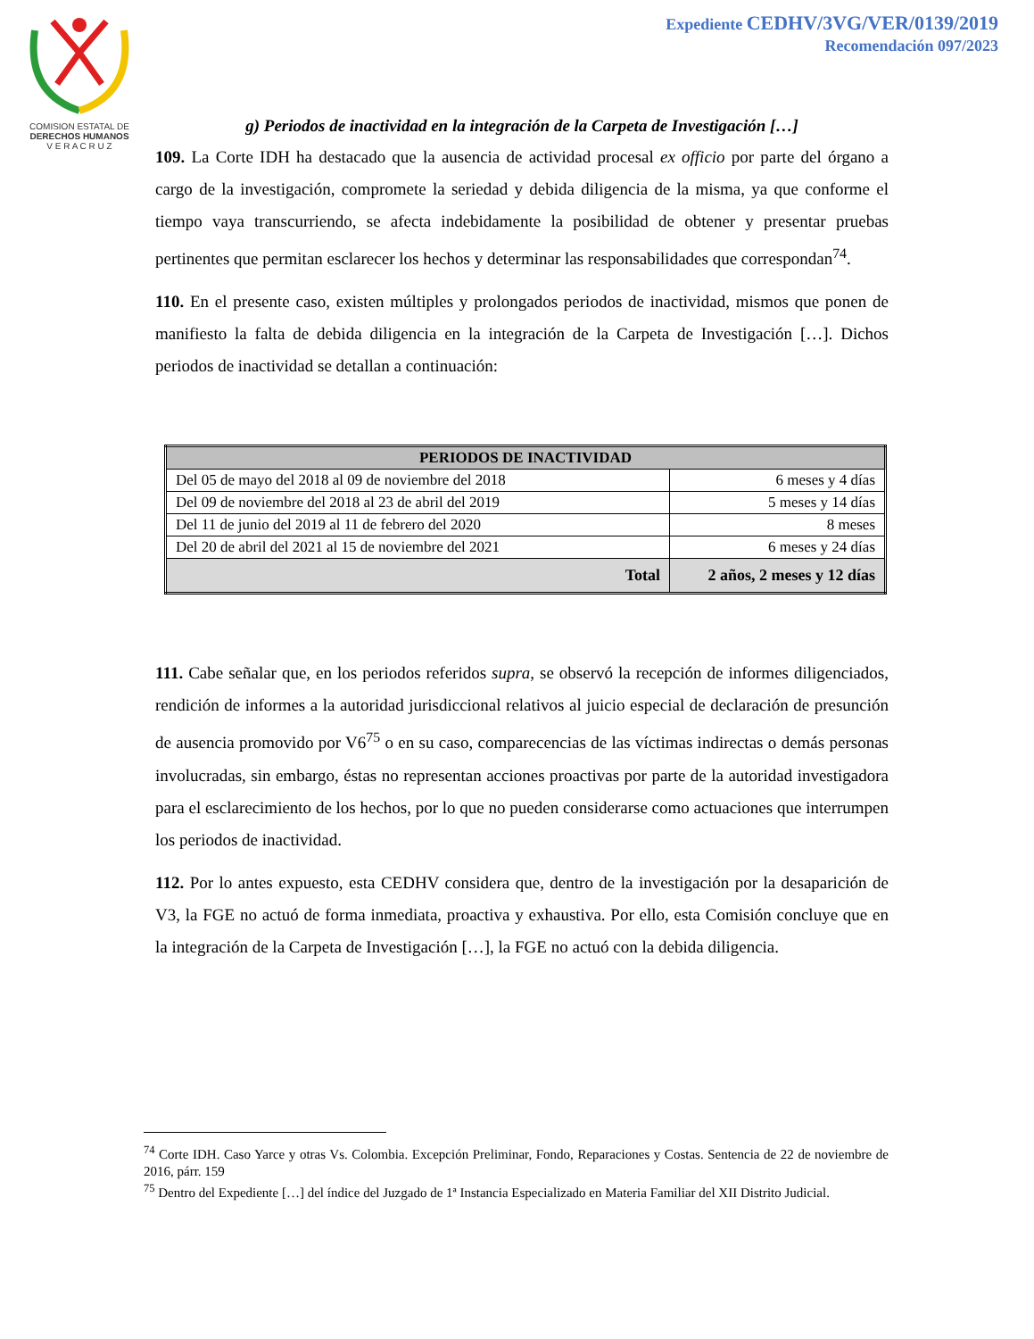COMISION ESTATAL DE
DERECHOS HUMANOS
V E R A C R U Z
Expediente CEDHV/3VG/VER/0139/2019
Recomendación 097/2023
g) Periodos de inactividad en la integración de la Carpeta de Investigación […]
109. La Corte IDH ha destacado que la ausencia de actividad procesal ex officio por parte del órgano a cargo de la investigación, compromete la seriedad y debida diligencia de la misma, ya que conforme el tiempo vaya transcurriendo, se afecta indebidamente la posibilidad de obtener y presentar pruebas pertinentes que permitan esclarecer los hechos y determinar las responsabilidades que correspondan<sup>74</sup>.
110. En el presente caso, existen múltiples y prolongados periodos de inactividad, mismos que ponen de manifiesto la falta de debida diligencia en la integración de la Carpeta de Investigación […]. Dichos periodos de inactividad se detallan a continuación:
| PERIODOS DE INACTIVIDAD | |
| --- | --- |
| Del 05 de mayo del 2018 al 09 de noviembre del 2018 | 6 meses y 4 días |
| Del 09 de noviembre del 2018 al 23 de abril del 2019 | 5 meses y 14 días |
| Del 11 de junio del 2019 al 11 de febrero del 2020 | 8 meses |
| Del 20 de abril del 2021 al 15 de noviembre del 2021 | 6 meses y 24 días |
| Total | 2 años, 2 meses y 12 días |
111. Cabe señalar que, en los periodos referidos supra, se observó la recepción de informes diligenciados, rendición de informes a la autoridad jurisdiccional relativos al juicio especial de declaración de presunción de ausencia promovido por V6<sup>75</sup> o en su caso, comparecencias de las víctimas indirectas o demás personas involucradas, sin embargo, éstas no representan acciones proactivas por parte de la autoridad investigadora para el esclarecimiento de los hechos, por lo que no pueden considerarse como actuaciones que interrumpen los periodos de inactividad.
112. Por lo antes expuesto, esta CEDHV considera que, dentro de la investigación por la desaparición de V3, la FGE no actuó de forma inmediata, proactiva y exhaustiva. Por ello, esta Comisión concluye que en la integración de la Carpeta de Investigación […], la FGE no actuó con la debida diligencia.
<sup>74</sup> Corte IDH. Caso Yarce y otras Vs. Colombia. Excepción Preliminar, Fondo, Reparaciones y Costas. Sentencia de 22 de noviembre de 2016, párr. 159
<sup>75</sup> Dentro del Expediente […] del índice del Juzgado de 1ª Instancia Especializado en Materia Familiar del XII Distrito Judicial.